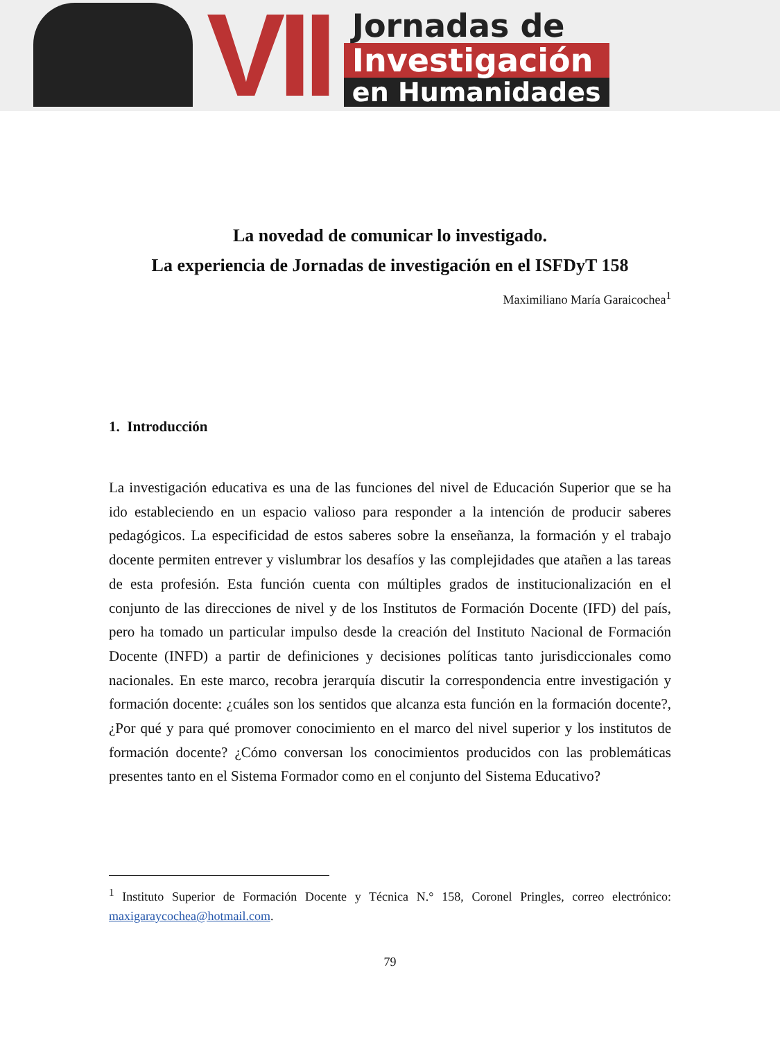VII
Jornadas de
Investigación
en Humanidades
La novedad de comunicar lo investigado.
La experiencia de Jornadas de investigación en el ISFDyT 158
Maximiliano María Garaicochea<sup>1</sup>
1. Introducción
La investigación educativa es una de las funciones del nivel de Educación Superior que se ha ido estableciendo en un espacio valioso para responder a la intención de producir saberes pedagógicos. La especificidad de estos saberes sobre la enseñanza, la formación y el trabajo docente permiten entrever y vislumbrar los desafíos y las complejidades que atañen a las tareas de esta profesión. Esta función cuenta con múltiples grados de institucionalización en el conjunto de las direcciones de nivel y de los Institutos de Formación Docente (IFD) del país, pero ha tomado un particular impulso desde la creación del Instituto Nacional de Formación Docente (INFD) a partir de definiciones y decisiones políticas tanto jurisdiccionales como nacionales. En este marco, recobra jerarquía discutir la correspondencia entre investigación y formación docente: ¿cuáles son los sentidos que alcanza esta función en la formación docente?, ¿Por qué y para qué promover conocimiento en el marco del nivel superior y los institutos de formación docente? ¿Cómo conversan los conocimientos producidos con las problemáticas presentes tanto en el Sistema Formador como en el conjunto del Sistema Educativo?
<sup>1</sup> Instituto Superior de Formación Docente y Técnica N.° 158, Coronel Pringles, correo electrónico: maxigaraycochea@hotmail.com.
79